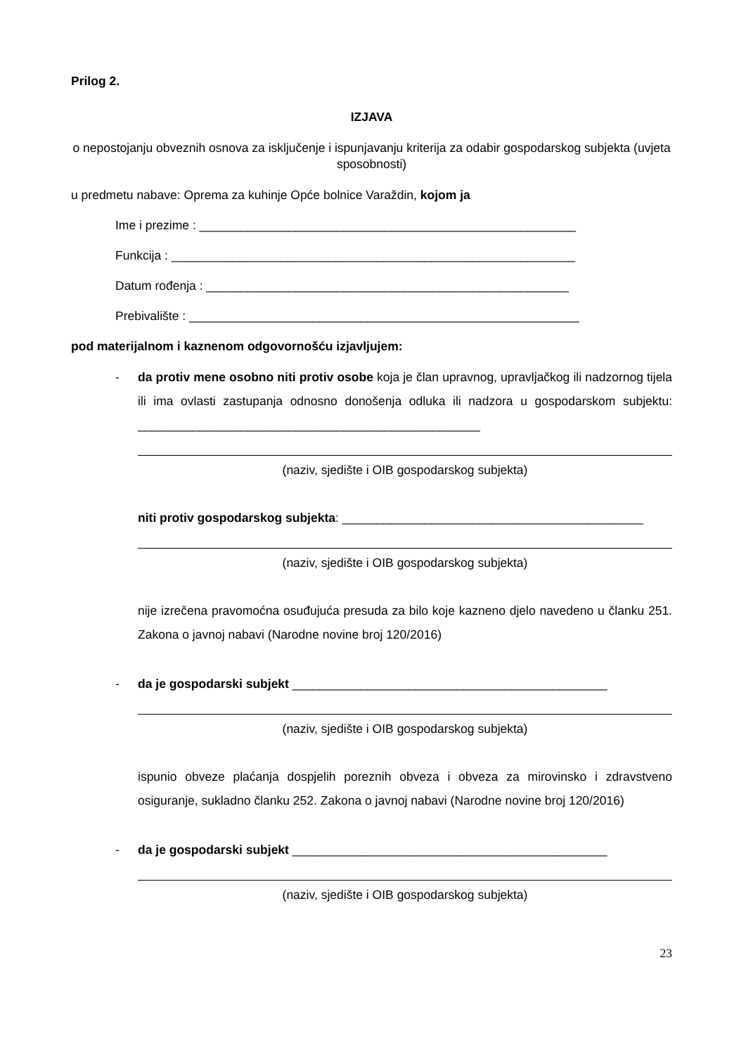Prilog 2.
IZJAVA
o nepostojanju obveznih osnova za isključenje i ispunjavanju kriterija za odabir gospodarskog subjekta (uvjeta sposobnosti)
u predmetu nabave: Oprema za kuhinje Opće bolnice Varaždin, kojom ja
Ime i prezime : _______________________________________________________
Funkcija : ___________________________________________________________
Datum rođenja : _____________________________________________________
Prebivalište : _________________________________________________________
pod materijalnom i kaznenom odgovornošću izjavljujem:
- da protiv mene osobno niti protiv osobe koja je član upravnog, upravljačkog ili nadzornog tijela ili ima ovlasti zastupanja odnosno donošenja odluka ili nadzora u gospodarskom subjektu: __________________________________________________
(naziv, sjedište i OIB gospodarskog subjekta)
niti protiv gospodarskog subjekta: ____________________________________________
(naziv, sjedište i OIB gospodarskog subjekta)
nije izrečena pravomoćna osuđujuća presuda za bilo koje kazneno djelo navedeno u članku 251. Zakona o javnoj nabavi (Narodne novine broj 120/2016)
- da je gospodarski subjekt ______________________________________________
(naziv, sjedište i OIB gospodarskog subjekta)
ispunio obveze plaćanja dospjelih poreznih obveza i obveza za mirovinsko i zdravstveno osiguranje, sukladno članku 252. Zakona o javnoj nabavi (Narodne novine broj 120/2016)
- da je gospodarski subjekt ______________________________________________
(naziv, sjedište i OIB gospodarskog subjekta)
23